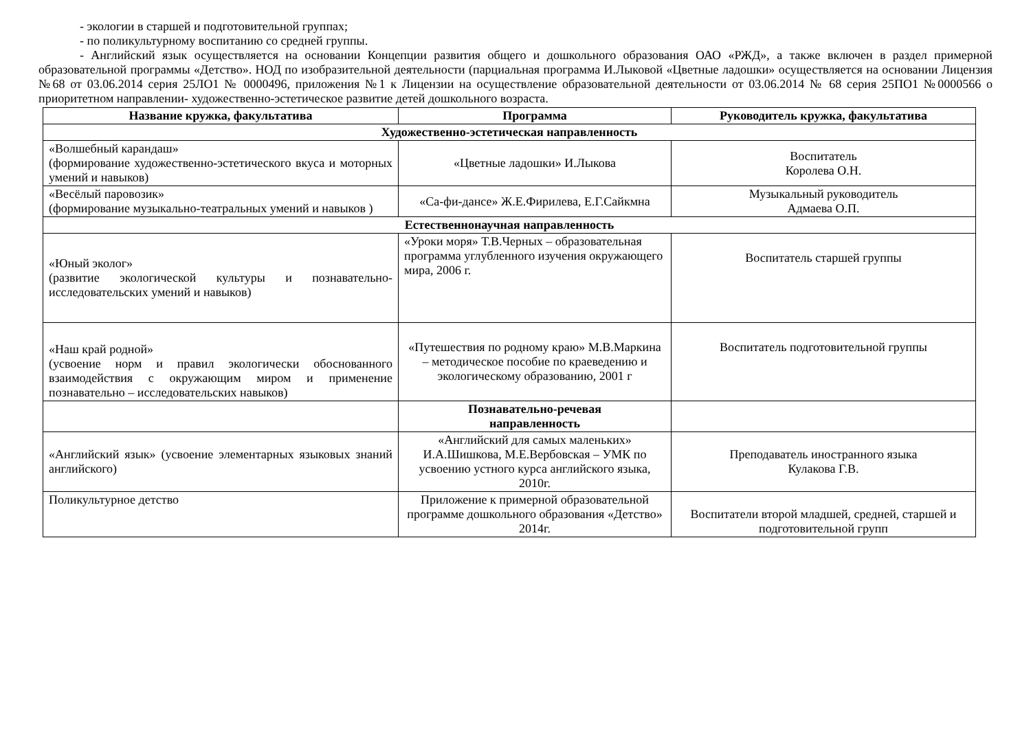- экологии в старшей и подготовительной группах;
- по поликультурному воспитанию со средней группы.
- Английский язык осуществляется на основании Концепции развития общего и дошкольного образования ОАО «РЖД», а также включен в раздел примерной образовательной программы «Детство». НОД по изобразительной деятельности (парциальная программа И.Лыковой «Цветные ладошки» осуществляется на основании Лицензия №68 от 03.06.2014 серия 25ЛО1 № 0000496, приложения №1 к Лицензии на осуществление образовательной деятельности от 03.06.2014 № 68 серия 25ПО1 №0000566 о приоритетном направлении- художественно-эстетическое развитие детей дошкольного возраста.
| Название кружка, факультатива | Программа | Руководитель кружка, факультатива |
| --- | --- | --- |
| Художественно-эстетическая направленность | | |
| «Волшебный карандаш» (формирование художественно-эстетического вкуса и моторных умений и навыков) | «Цветные ладошки» И.Лыкова | Воспитатель Королева О.Н. |
| «Весёлый паровозик» (формирование музыкально-театральных умений и навыков ) | «Са-фи-дансе» Ж.Е.Фирилева, Е.Г.Сайкмна | Музыкальный руководитель Адмаева О.П. |
| Естественнонаучная направленность | | |
| «Юный эколог» (развитие экологической культуры и познавательно-исследовательских умений и навыков) | «Уроки моря» Т.В.Черных – образовательная программа углубленного изучения окружающего мира, 2006 г. | Воспитатель старшей группы |
| «Наш край родной» (усвоение норм и правил экологически обоснованного взаимодействия с окружающим миром и применение познавательно – исследовательских навыков) | «Путешествия по родному краю» М.В.Маркина – методическое пособие по краеведению и экологическому образованию, 2001 г | Воспитатель подготовительной группы |
| | Познавательно-речевая направленность | |
| «Английский язык» (усвоение элементарных языковых знаний английского) | «Английский для самых маленьких» И.А.Шишкова, М.Е.Вербовская – УМК по усвоению устного курса английского языка, 2010г. | Преподаватель иностранного языка Кулакова Г.В. |
| Поликультурное детство | Приложение к примерной образовательной программе дошкольного образования «Детство» 2014г. | Воспитатели второй младшей, средней, старшей и подготовительной групп |